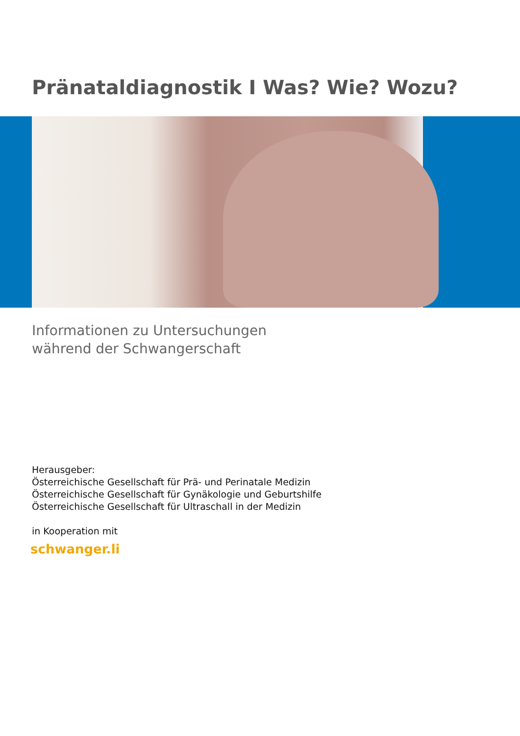Pränataldiagnostik I Was? Wie? Wozu?
Informationen zu Untersuchungen
während der Schwangerschaft
Herausgeber:
Österreichische Gesellschaft für Prä- und Perinatale Medizin
Österreichische Gesellschaft für Gynäkologie und Geburtshilfe
Österreichische Gesellschaft für Ultraschall in der Medizin
in Kooperation mit
schwanger.li